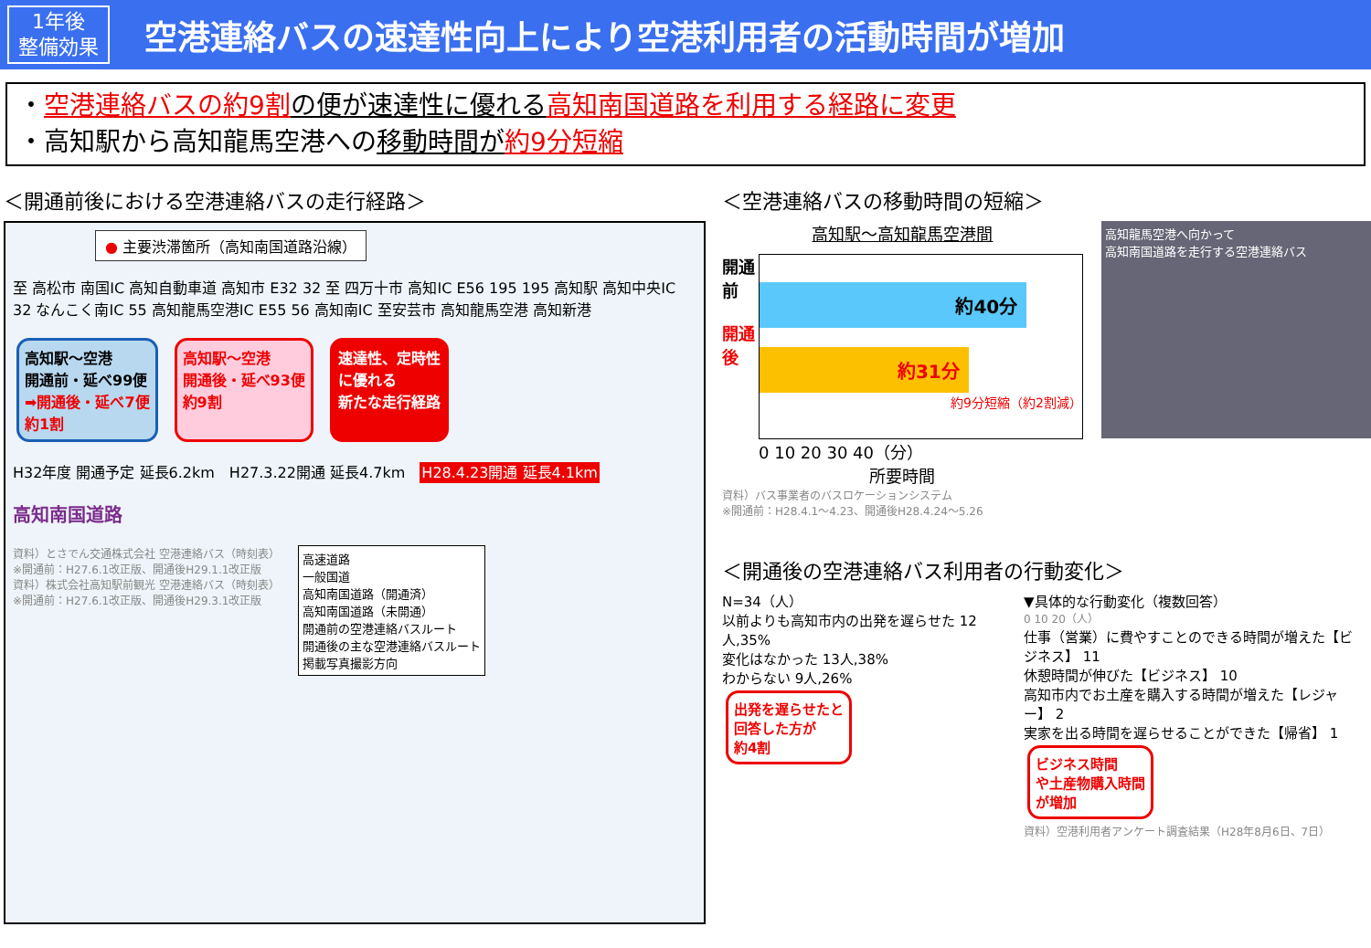1年後
整備効果
空港連絡バスの速達性向上により空港利用者の活動時間が増加
・空港連絡バスの約9割 の便が速達性に優れる 高知南国道路を利用する経路に変更
・高知駅から高知龍馬空港への移動時間が 約9分短縮
＜開通前後における空港連絡バスの走行経路＞
● 主要渋滞箇所（高知南国道路沿線）
至 高松市 南国IC 高知自動車道 高知市 E32 32 至 四万十市 高知IC E56 195 195 高知駅 高知中央IC 32 なんこく南IC 55 高知龍馬空港IC E55 56 高知南IC 至安芸市 高知龍馬空港 高知新港
高知駅～空港
開通前・延べ99便
➡開通後・延べ7便
約1割
高知駅～空港
開通後・延べ93便
約9割
速達性、定時性
に優れる
新たな走行経路
H32年度 開通予定 延長6.2km　H27.3.22開通 延長4.7km　H28.4.23開通 延長4.1km
高知南国道路
資料）とさでん交通株式会社 空港連絡バス（時刻表）
※開通前：H27.6.1改正版、開通後H29.1.1改正版
資料）株式会社高知駅前観光 空港連絡バス（時刻表）
※開通前：H27.6.1改正版、開通後H29.3.1改正版
高速道路
一般国道
高知南国道路（開通済）
高知南国道路（未開通）
開通前の空港連絡バスルート
開通後の主な空港連絡バスルート
掲載写真撮影方向
＜空港連絡バスの移動時間の短縮＞
高知駅～高知龍馬空港間
開通前
開通後
約40分
約31分
約9分短縮（約2割減）
0 10 20 30 40（分）
所要時間
資料）バス事業者のバスロケーションシステム
※開通前：H28.4.1～4.23、開通後H28.4.24～5.26
高知龍馬空港へ向かって
高知南国道路を走行する空港連絡バス
＜開通後の空港連絡バス利用者の行動変化＞
N=34（人）
以前よりも高知市内の出発を遅らせた 12人,35%
変化はなかった 13人,38%
わからない 9人,26%
出発を遅らせたと
回答した方が
約4割
▼具体的な行動変化（複数回答）
0 10 20（人）
仕事（営業）に費やすことのできる時間が増えた【ビジネス】 11
休憩時間が伸びた【ビジネス】 10
高知市内でお土産を購入する時間が増えた【レジャー】 2
実家を出る時間を遅らせることができた【帰省】 1
ビジネス時間
や土産物購入時間
が増加
資料）空港利用者アンケート調査結果（H28年8月6日、7日）